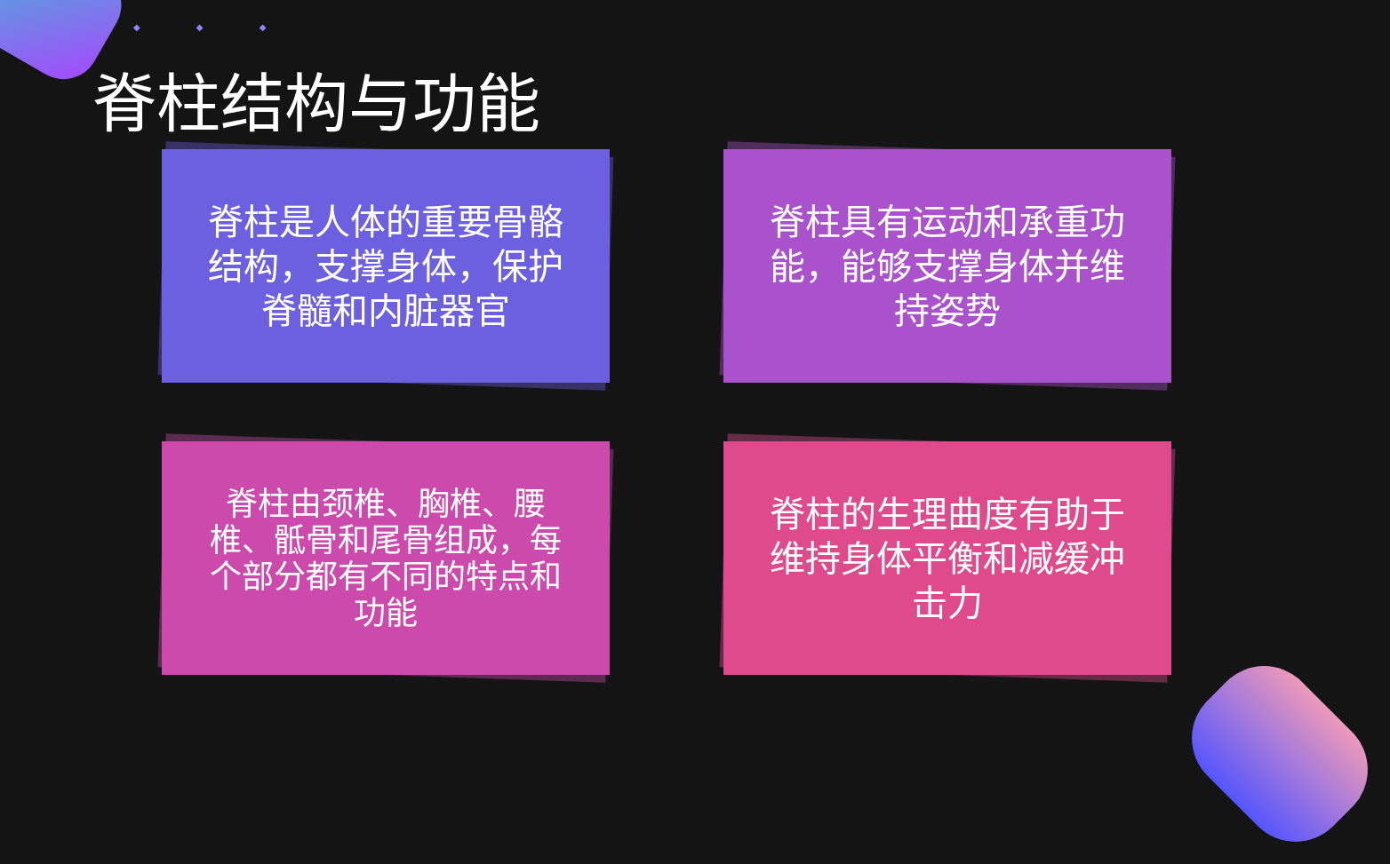◆ ◆ ◆
脊柱结构与功能
脊柱是人体的重要骨骼结构，支撑身体，保护脊髓和内脏器官
脊柱具有运动和承重功能，能够支撑身体并维持姿势
脊柱由颈椎、胸椎、腰椎、骶骨和尾骨组成，每个部分都有不同的特点和功能
脊柱的生理曲度有助于维持身体平衡和减缓冲击力